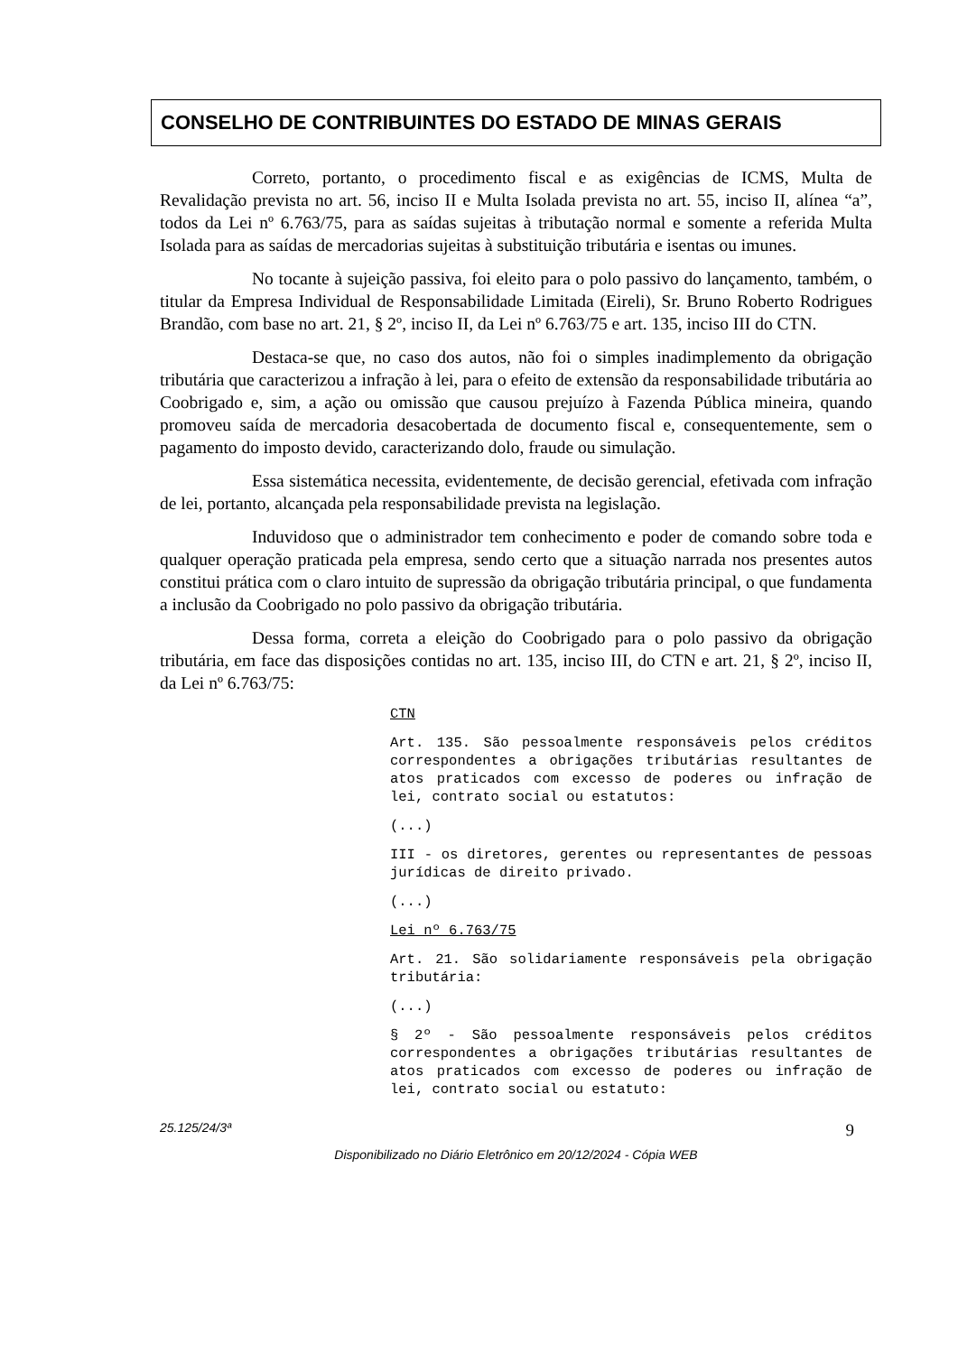CONSELHO DE CONTRIBUINTES DO ESTADO DE MINAS GERAIS
Correto, portanto, o procedimento fiscal e as exigências de ICMS, Multa de Revalidação prevista no art. 56, inciso II e Multa Isolada prevista no art. 55, inciso II, alínea “a”, todos da Lei nº 6.763/75, para as saídas sujeitas à tributação normal e somente a referida Multa Isolada para as saídas de mercadorias sujeitas à substituição tributária e isentas ou imunes.
No tocante à sujeição passiva, foi eleito para o polo passivo do lançamento, também, o titular da Empresa Individual de Responsabilidade Limitada (Eireli), Sr. Bruno Roberto Rodrigues Brandão, com base no art. 21, § 2º, inciso II, da Lei nº 6.763/75 e art. 135, inciso III do CTN.
Destaca-se que, no caso dos autos, não foi o simples inadimplemento da obrigação tributária que caracterizou a infração à lei, para o efeito de extensão da responsabilidade tributária ao Coobrigado e, sim, a ação ou omissão que causou prejuízo à Fazenda Pública mineira, quando promoveu saída de mercadoria desacobertada de documento fiscal e, consequentemente, sem o pagamento do imposto devido, caracterizando dolo, fraude ou simulação.
Essa sistemática necessita, evidentemente, de decisão gerencial, efetivada com infração de lei, portanto, alcançada pela responsabilidade prevista na legislação.
Induvidoso que o administrador tem conhecimento e poder de comando sobre toda e qualquer operação praticada pela empresa, sendo certo que a situação narrada nos presentes autos constitui prática com o claro intuito de supressão da obrigação tributária principal, o que fundamenta a inclusão da Coobrigado no polo passivo da obrigação tributária.
Dessa forma, correta a eleição do Coobrigado para o polo passivo da obrigação tributária, em face das disposições contidas no art. 135, inciso III, do CTN e art. 21, § 2º, inciso II, da Lei nº 6.763/75:
CTN
Art. 135. São pessoalmente responsáveis pelos créditos correspondentes a obrigações tributárias resultantes de atos praticados com excesso de poderes ou infração de lei, contrato social ou estatutos:
(...)
III - os diretores, gerentes ou representantes de pessoas jurídicas de direito privado.
(...)
Lei nº 6.763/75
Art. 21. São solidariamente responsáveis pela obrigação tributária:
(...)
§ 2º - São pessoalmente responsáveis pelos créditos correspondentes a obrigações tributárias resultantes de atos praticados com excesso de poderes ou infração de lei, contrato social ou estatuto:
25.125/24/3ª 9
Disponibilizado no Diário Eletrônico em 20/12/2024 - Cópia WEB